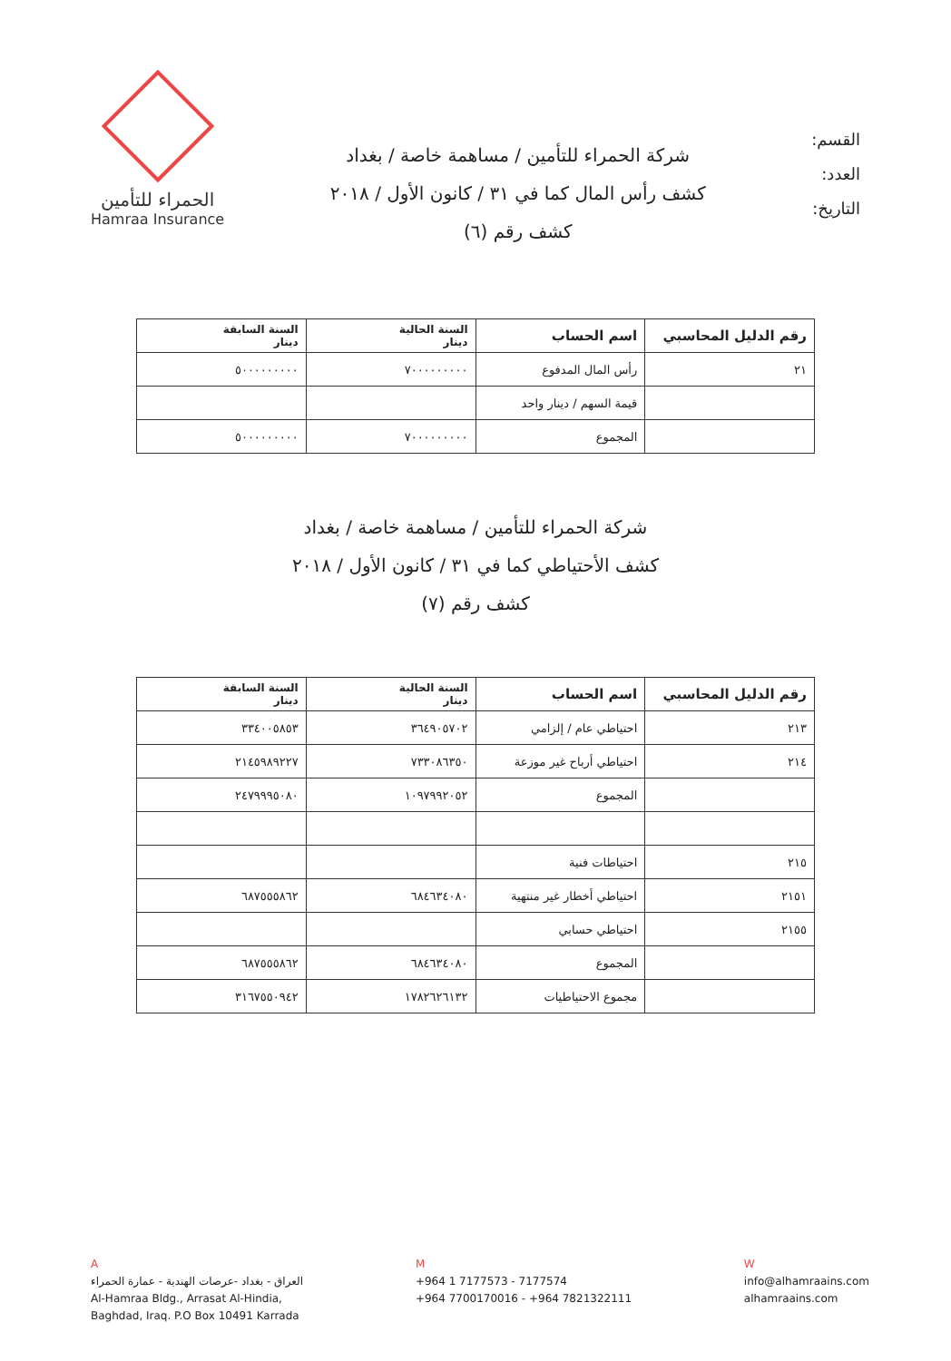القسم:
العدد:
التاريخ:
شركة الحمراء للتأمين / مساهمة خاصة / بغداد
كشف رأس المال كما في ٣١ / كانون الأول / ٢٠١٨
كشف رقم (٦)
الحمراء للتأمين
Hamraa Insurance
| رقم الدليل المحاسبي | اسم الحساب | السنة الحالية دينار | السنة السابقة دينار |
| --- | --- | --- | --- |
| ٢١ | رأس المال المدفوع | ٧٠٠٠٠٠٠٠٠٠ | ٥٠٠٠٠٠٠٠٠٠ |
| | قيمة السهم / دينار واحد | | |
| | المجموع | ٧٠٠٠٠٠٠٠٠٠ | ٥٠٠٠٠٠٠٠٠٠ |
شركة الحمراء للتأمين / مساهمة خاصة / بغداد
كشف الأحتياطي كما في ٣١ / كانون الأول / ٢٠١٨
كشف رقم (٧)
| رقم الدليل المحاسبي | اسم الحساب | السنة الحالية دينار | السنة السابقة دينار |
| --- | --- | --- | --- |
| ٢١٣ | احتياطي عام / إلزامي | ٣٦٤٩٠٥٧٠٢ | ٣٣٤٠٠٥٨٥٣ |
| ٢١٤ | احتياطي أرباح غير موزعة | ٧٣٣٠٨٦٣٥٠ | ٢١٤٥٩٨٩٢٢٧ |
| | المجموع | ١٠٩٧٩٩٢٠٥٢ | ٢٤٧٩٩٩٥٠٨٠ |
| ٢١٥ | احتياطات فنية | | |
| ٢١٥١ | احتياطي أخطار غير منتهية | ٦٨٤٦٣٤٠٨٠ | ٦٨٧٥٥٥٨٦٢ |
| ٢١٥٥ | احتياطي حسابي | | |
| | المجموع | ٦٨٤٦٣٤٠٨٠ | ٦٨٧٥٥٥٨٦٢ |
| | مجموع الاحتياطيات | ١٧٨٢٦٢٦١٣٢ | ٣١٦٧٥٥٠٩٤٢ |
A
العراق - بغداد -عرصات الهندية - عمارة الحمراء
Al-Hamraa Bldg., Arrasat Al-Hindia,
Baghdad, Iraq. P.O Box 10491 Karrada
M
+964 1 7177573 - 7177574
+964 7700170016 - +964 7821322111
W
info@alhamraains.com
alhamraains.com